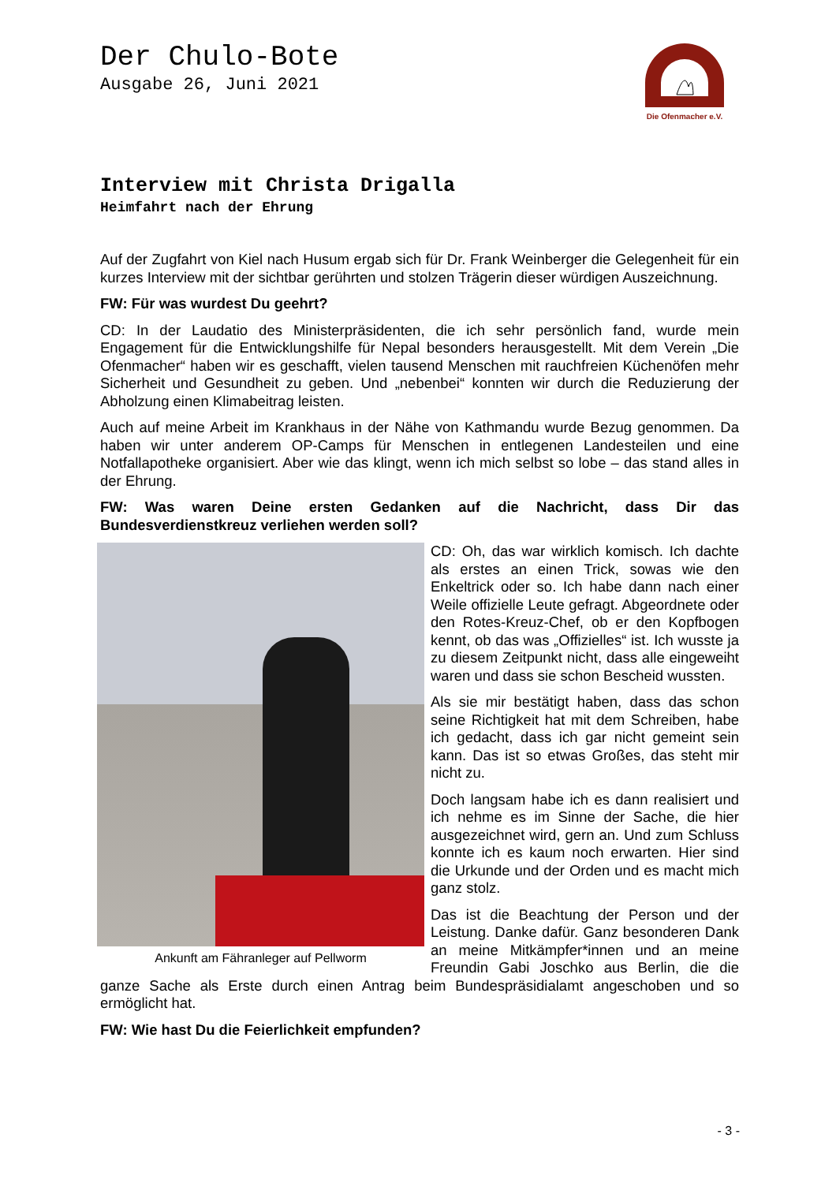Der Chulo-Bote
Ausgabe 26, Juni 2021
Die Ofenmacher e.V.
Interview mit Christa Drigalla
Heimfahrt nach der Ehrung
Auf der Zugfahrt von Kiel nach Husum ergab sich für Dr. Frank Weinberger die Gelegenheit für ein kurzes Interview mit der sichtbar gerührten und stolzen Trägerin dieser würdigen Auszeichnung.
FW: Für was wurdest Du geehrt?
CD: In der Laudatio des Ministerpräsidenten, die ich sehr persönlich fand, wurde mein Engagement für die Entwicklungshilfe für Nepal besonders herausgestellt. Mit dem Verein „Die Ofenmacher“ haben wir es geschafft, vielen tausend Menschen mit rauchfreien Küchenöfen mehr Sicherheit und Gesundheit zu geben. Und „nebenbei“ konnten wir durch die Reduzierung der Abholzung einen Klimabeitrag leisten.
Auch auf meine Arbeit im Krankhaus in der Nähe von Kathmandu wurde Bezug genommen. Da haben wir unter anderem OP-Camps für Menschen in entlegenen Landesteilen und eine Notfallapotheke organisiert. Aber wie das klingt, wenn ich mich selbst so lobe – das stand alles in der Ehrung.
FW: Was waren Deine ersten Gedanken auf die Nachricht, dass Dir das Bundesverdienstkreuz verliehen werden soll?
Ankunft am Fähranleger auf Pellworm
CD: Oh, das war wirklich komisch. Ich dachte als erstes an einen Trick, sowas wie den Enkeltrick oder so. Ich habe dann nach einer Weile offizielle Leute gefragt. Abgeordnete oder den Rotes-Kreuz-Chef, ob er den Kopfbogen kennt, ob das was „Offizielles“ ist. Ich wusste ja zu diesem Zeitpunkt nicht, dass alle eingeweiht waren und dass sie schon Bescheid wussten.
Als sie mir bestätigt haben, dass das schon seine Richtigkeit hat mit dem Schreiben, habe ich gedacht, dass ich gar nicht gemeint sein kann. Das ist so etwas Großes, das steht mir nicht zu.
Doch langsam habe ich es dann realisiert und ich nehme es im Sinne der Sache, die hier ausgezeichnet wird, gern an. Und zum Schluss konnte ich es kaum noch erwarten. Hier sind die Urkunde und der Orden und es macht mich ganz stolz.
Das ist die Beachtung der Person und der Leistung. Danke dafür. Ganz besonderen Dank an meine Mitkämpfer*innen und an meine Freundin Gabi Joschko aus Berlin, die die ganze Sache als Erste durch einen Antrag beim Bundespräsidialamt angeschoben und so ermöglicht hat.
FW: Wie hast Du die Feierlichkeit empfunden?
- 3 -